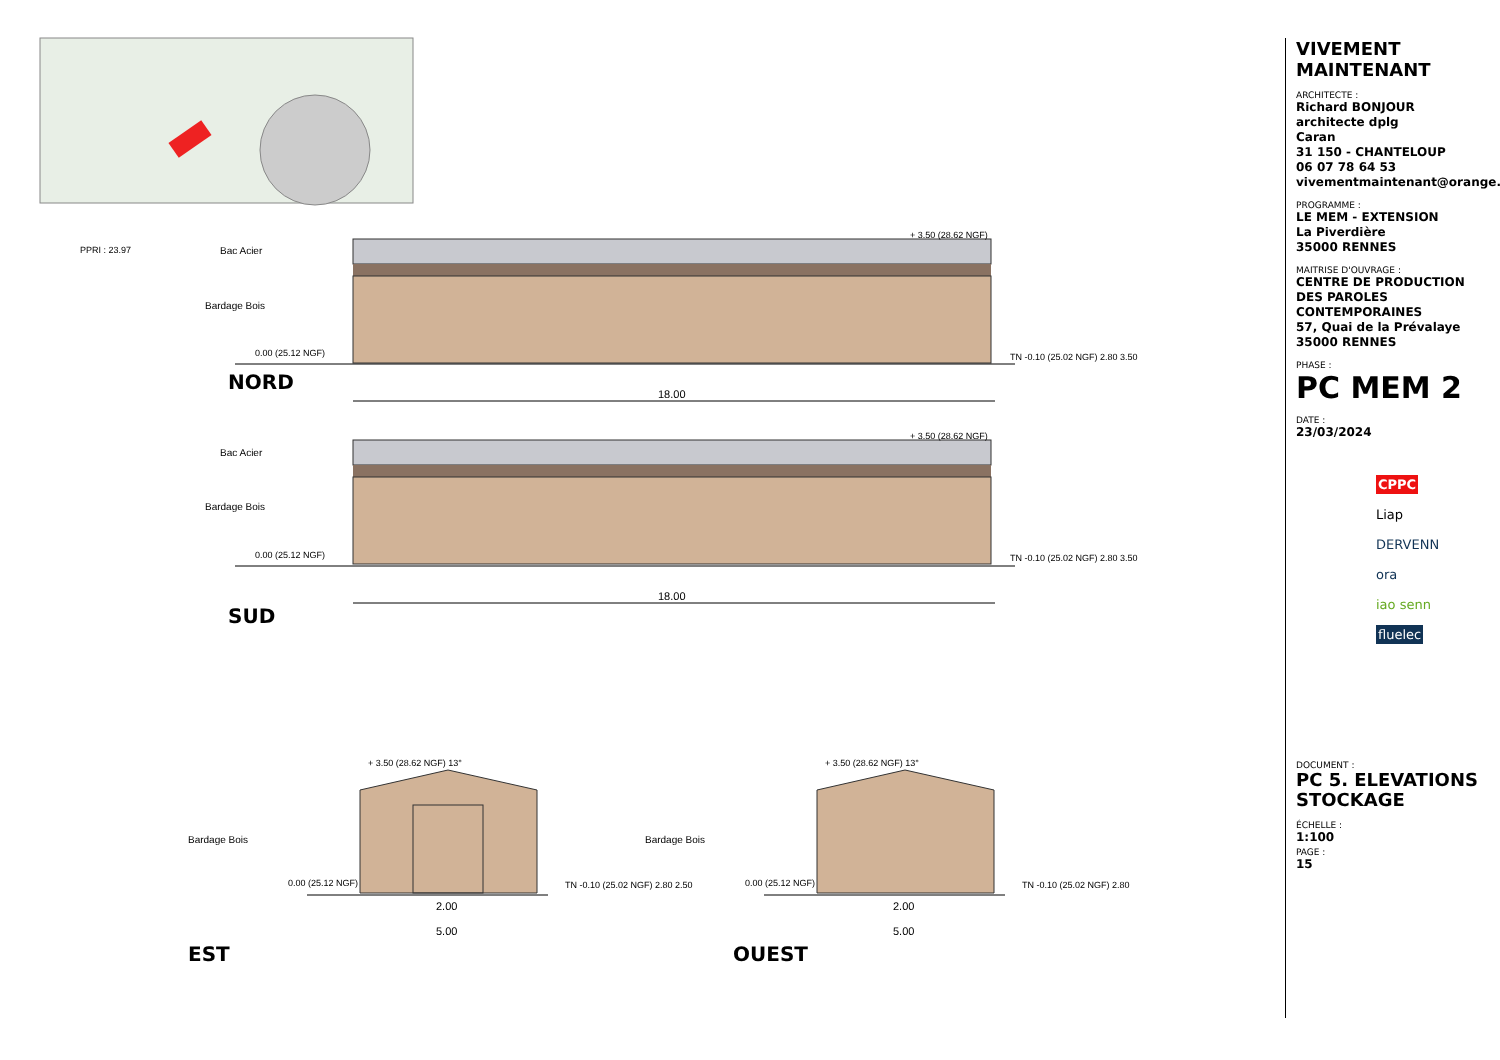PPRI : 23.97 Bac Acier
Bardage Bois
0.00 (25.12 NGF)
+ 3.50 (28.62 NGF)
TN -0.10 (25.02 NGF) 2.80 3.50
NORD
18.00
Bac Acier
Bardage Bois
0.00 (25.12 NGF)
+ 3.50 (28.62 NGF)
TN -0.10 (25.02 NGF) 2.80 3.50
18.00
SUD
+ 3.50 (28.62 NGF) 13°
Bardage Bois
0.00 (25.12 NGF) TN -0.10 (25.02 NGF) 2.80 2.50
2.00
5.00
EST
+ 3.50 (28.62 NGF) 13°
Bardage Bois
0.00 (25.12 NGF) TN -0.10 (25.02 NGF) 2.80
2.00
5.00
OUEST
VIVEMENT MAINTENANT
ARCHITECTE :
Richard BONJOUR
architecte dplg
Caran
31 150 - CHANTELOUP
06 07 78 64 53
vivementmaintenant@orange.fr
PROGRAMME :
LE MEM - EXTENSION
La Piverdière
35000 RENNES
MAITRISE D'OUVRAGE :
CENTRE DE PRODUCTION DES PAROLES CONTEMPORAINES
57, Quai de la Prévalaye
35000 RENNES
PHASE :
PC MEM 2
DATE :
23/03/2024
CPPC
Liap
DERVENN
ora
iao senn
fluelec
DOCUMENT :
PC 5. ELEVATIONS STOCKAGE
ÉCHELLE :
1:100
PAGE :
15